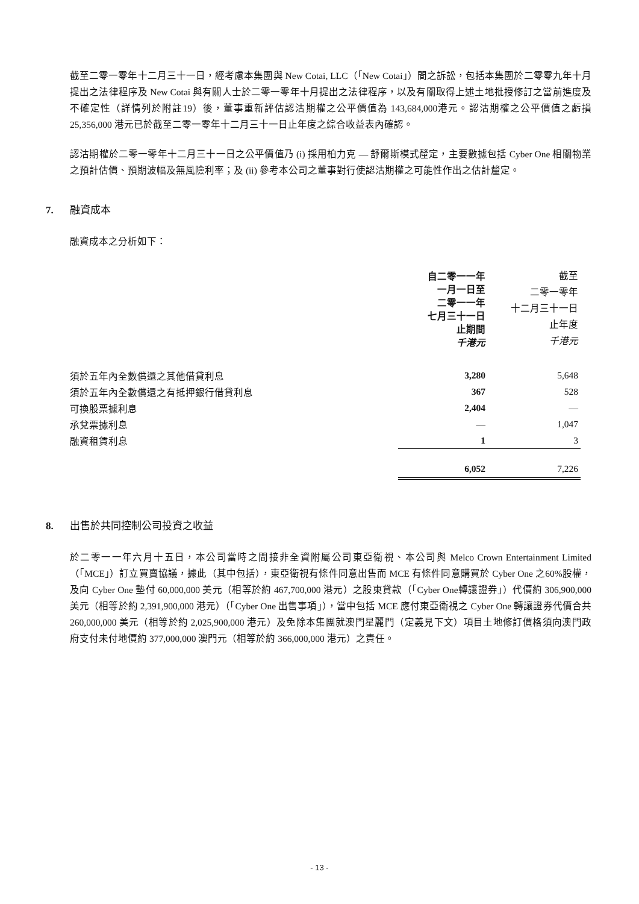截至二零一零年十二月三十一日，經考慮本集團與 New Cotai, LLC（「New Cotai」）間之訴訟，包括本集團於二零零九年十月提出之法律程序及 New Cotai 與有關人士於二零一零年十月提出之法律程序，以及有關取得上述土地批授修訂之當前進度及不確定性（詳情列於附註19）後，董事重新評估認沽期權之公平價值為 143,684,000港元。認沽期權之公平價值之虧損 25,356,000 港元已於截至二零一零年十二月三十一日止年度之綜合收益表內確認。
認沽期權於二零一零年十二月三十一日之公平價值乃 (i) 採用柏力克 — 舒爾斯模式釐定，主要數據包括 Cyber One 相關物業之預計估價、預期波幅及無風險利率；及 (ii) 參考本公司之董事對行使認沽期權之可能性作出之估計釐定。
7. 融資成本
融資成本之分析如下：
| | 自二零一一年 一月一日至 二零一一年 七月三十一日 止期間 千港元 | 截至 二零一零年 十二月三十一日 止年度 千港元 |
| 須於五年內全數償還之其他借貸利息 | 3,280 | 5,648 |
| 須於五年內全數償還之有抵押銀行借貸利息 | 367 | 528 |
| 可換股票據利息 | 2,404 | — |
| 承兌票據利息 | — | 1,047 |
| 融資租賃利息 | 1 | 3 |
| | 6,052 | 7,226 |
8. 出售於共同控制公司投資之收益
於二零一一年六月十五日，本公司當時之間接非全資附屬公司東亞衛視、本公司與 Melco Crown Entertainment Limited（「MCE」）訂立買賣協議，據此（其中包括），東亞衛視有條件同意出售而 MCE 有條件同意購買於 Cyber One 之60%股權，及向 Cyber One 墊付 60,000,000 美元（相等於約 467,700,000 港元）之股東貸款（「Cyber One轉讓證券」）代價約 306,900,000 美元（相等於約 2,391,900,000 港元）（「Cyber One 出售事項」），當中包括 MCE 應付東亞衛視之 Cyber One 轉讓證券代價合共 260,000,000 美元（相等於約 2,025,900,000 港元）及免除本集團就澳門星麗門（定義見下文）項目土地修訂價格須向澳門政府支付未付地價約 377,000,000 澳門元（相等於約 366,000,000 港元）之責任。
- 13 -